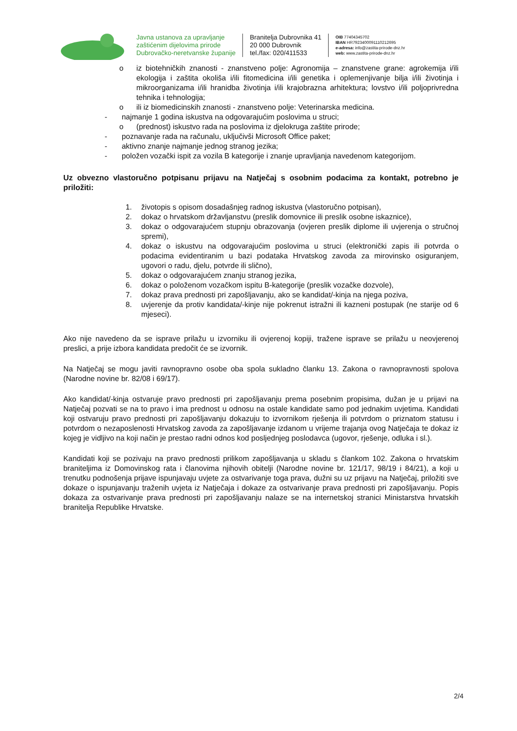Javna ustanova za upravljanje
zaštićenim dijelovima prirode
Dubrovačko-neretvanske županije
Branitelja Dubrovnika 41
20 000 Dubrovnik
tel./fax: 020/411533
OIB 77404345702
IBAN HR7923400091110212695
e-adresa: info@zastita-prirode-dnz.hr
web: www.zastita-prirode-dnz.hr
o iz biotehničkih znanosti - znanstveno polje: Agronomija – znanstvene grane: agrokemija i/ili ekologija i zaštita okoliša i/ili fitomedicina i/ili genetika i oplemenjivanje bilja i/ili životinja i mikroorganizama i/ili hranidba životinja i/ili krajobrazna arhitektura; lovstvo i/ili poljoprivredna tehnika i tehnologija;
o ili iz biomedicinskih znanosti - znanstveno polje: Veterinarska medicina.
- najmanje 1 godina iskustva na odgovarajućim poslovima u struci;
o (prednost) iskustvo rada na poslovima iz djelokruga zaštite prirode;
- poznavanje rada na računalu, uključivši Microsoft Office paket;
- aktivno znanje najmanje jednog stranog jezika;
- položen vozački ispit za vozila B kategorije i znanje upravljanja navedenom kategorijom.
Uz obvezno vlastoručno potpisanu prijavu na Natječaj s osobnim podacima za kontakt, potrebno je priložiti:
1. životopis s opisom dosadašnjeg radnog iskustva (vlastoručno potpisan),
2. dokaz o hrvatskom državljanstvu (preslik domovnice ili preslik osobne iskaznice),
3. dokaz o odgovarajućem stupnju obrazovanja (ovjeren preslik diplome ili uvjerenja o stručnoj spremi),
4. dokaz o iskustvu na odgovarajućim poslovima u struci (elektronički zapis ili potvrda o podacima evidentiranim u bazi podataka Hrvatskog zavoda za mirovinsko osiguranjem, ugovori o radu, djelu, potvrde ili slično),
5. dokaz o odgovarajućem znanju stranog jezika,
6. dokaz o položenom vozačkom ispitu B-kategorije (preslik vozačke dozvole),
7. dokaz prava prednosti pri zapošljavanju, ako se kandidat/-kinja na njega poziva,
8. uvjerenje da protiv kandidata/-kinje nije pokrenut istražni ili kazneni postupak (ne starije od 6 mjeseci).
Ako nije navedeno da se isprave prilažu u izvorniku ili ovjerenoj kopiji, tražene isprave se prilažu u neovjerenoj preslici, a prije izbora kandidata predočit će se izvornik.
Na Natječaj se mogu javiti ravnopravno osobe oba spola sukladno članku 13. Zakona o ravnopravnosti spolova (Narodne novine br. 82/08 i 69/17).
Ako kandidat/-kinja ostvaruje pravo prednosti pri zapošljavanju prema posebnim propisima, dužan je u prijavi na Natječaj pozvati se na to pravo i ima prednost u odnosu na ostale kandidate samo pod jednakim uvjetima. Kandidati koji ostvaruju pravo prednosti pri zapošljavanju dokazuju to izvornikom rješenja ili potvrdom o priznatom statusu i potvrdom o nezaposlenosti Hrvatskog zavoda za zapošljavanje izdanom u vrijeme trajanja ovog Natječaja te dokaz iz kojeg je vidljivo na koji način je prestao radni odnos kod posljednjeg poslodavca (ugovor, rješenje, odluka i sl.).
Kandidati koji se pozivaju na pravo prednosti prilikom zapošljavanja u skladu s člankom 102. Zakona o hrvatskim braniteljima iz Domovinskog rata i članovima njihovih obitelji (Narodne novine br. 121/17, 98/19 i 84/21), a koji u trenutku podnošenja prijave ispunjavaju uvjete za ostvarivanje toga prava, dužni su uz prijavu na Natječaj, priložiti sve dokaze o ispunjavanju traženih uvjeta iz Natječaja i dokaze za ostvarivanje prava prednosti pri zapošljavanju. Popis dokaza za ostvarivanje prava prednosti pri zapošljavanju nalaze se na internetskoj stranici Ministarstva hrvatskih branitelja Republike Hrvatske.
2/4